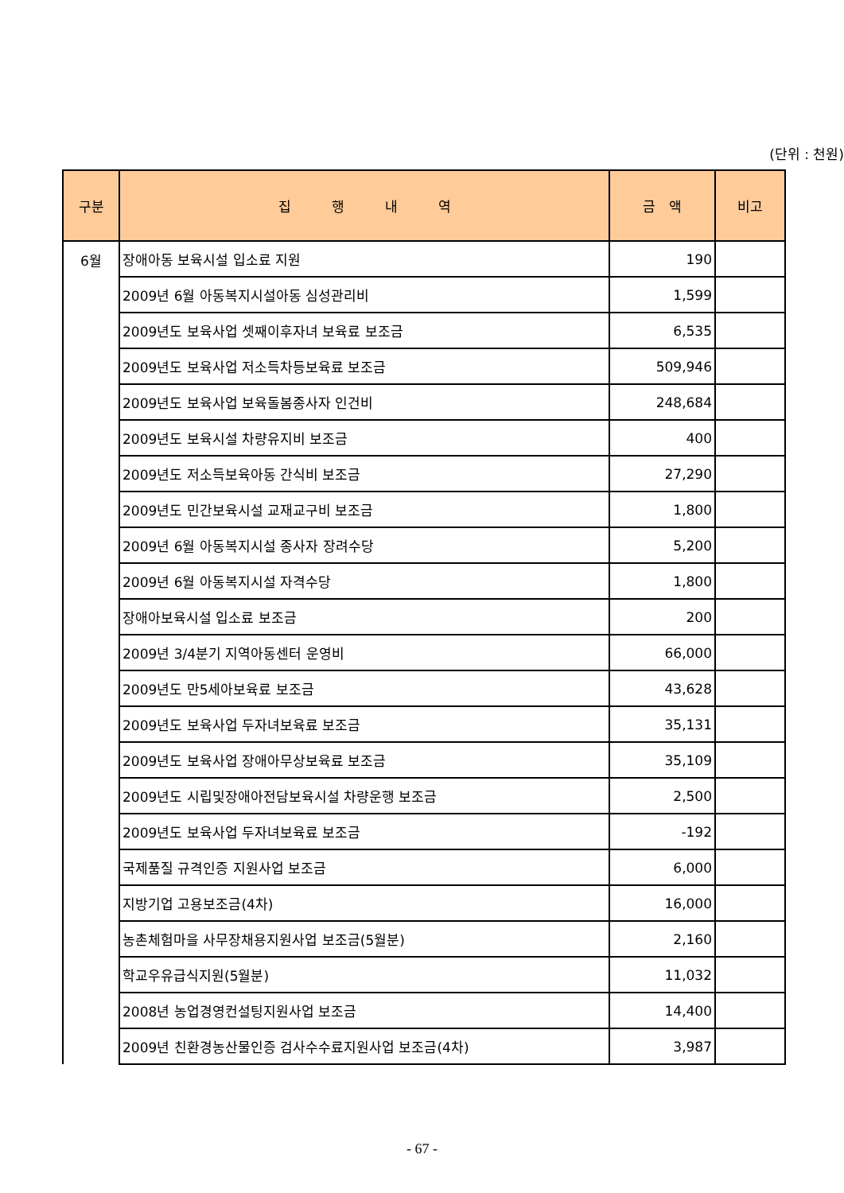(단위 : 천원)
| 구분 | 집 행 내 역 | 금 액 | 비고 |
| --- | --- | --- | --- |
| 6월 | 장애아동 보육시설 입소료 지원 | 190 | |
| | 2009년 6월 아동복지시설아동 심성관리비 | 1,599 | |
| | 2009년도 보육사업 셋째이후자녀 보육료 보조금 | 6,535 | |
| | 2009년도 보육사업 저소득차등보육료 보조금 | 509,946 | |
| | 2009년도 보육사업 보육돌봄종사자 인건비 | 248,684 | |
| | 2009년도 보육시설 차량유지비 보조금 | 400 | |
| | 2009년도 저소득보육아동 간식비 보조금 | 27,290 | |
| | 2009년도 민간보육시설 교재교구비 보조금 | 1,800 | |
| | 2009년 6월 아동복지시설 종사자 장려수당 | 5,200 | |
| | 2009년 6월 아동복지시설 자격수당 | 1,800 | |
| | 장애아보육시설 입소료 보조금 | 200 | |
| | 2009년 3/4분기 지역아동센터 운영비 | 66,000 | |
| | 2009년도 만5세아보육료 보조금 | 43,628 | |
| | 2009년도 보육사업 두자녀보육료 보조금 | 35,131 | |
| | 2009년도 보육사업 장애아무상보육료 보조금 | 35,109 | |
| | 2009년도 시립및장애아전담보육시설 차량운행 보조금 | 2,500 | |
| | 2009년도 보육사업 두자녀보육료 보조금 | -192 | |
| | 국제품질 규격인증 지원사업 보조금 | 6,000 | |
| | 지방기업 고용보조금(4차) | 16,000 | |
| | 농촌체험마을 사무장채용지원사업 보조금(5월분) | 2,160 | |
| | 학교우유급식지원(5월분) | 11,032 | |
| | 2008년 농업경영컨설팅지원사업 보조금 | 14,400 | |
| | 2009년 친환경농산물인증 검사수수료지원사업 보조금(4차) | 3,987 | |
- 67 -